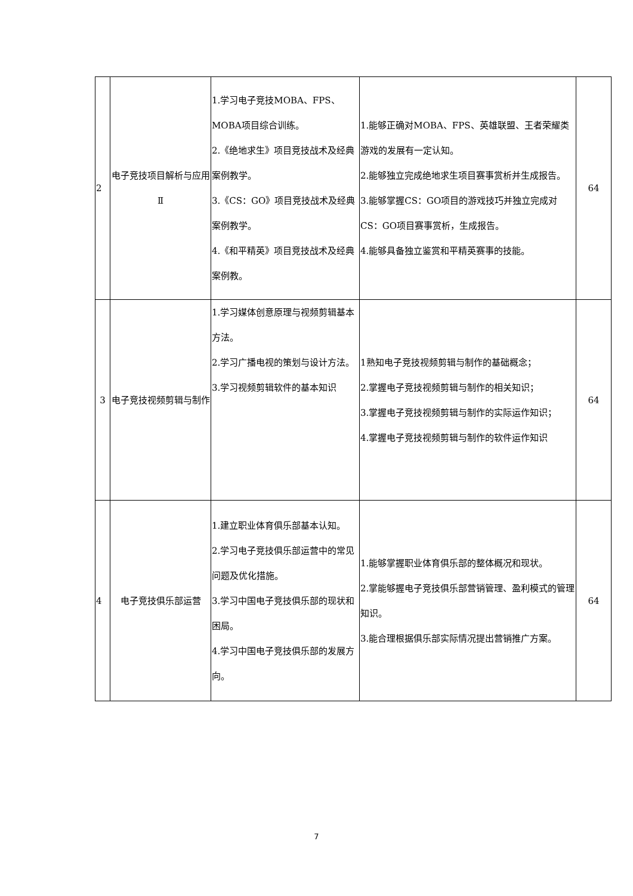| 2 | 电子竞技项目解析与应用Ⅱ | 1.学习电子竞技MOBA、FPS、MOBA项目综合训练。 2.《绝地求生》项目竞技战术及经典案例教学。 3.《CS：GO》项目竞技战术及经典案例教学。 4.《和平精英》项目竞技战术及经典案例教。 | 1.能够正确对MOBA、FPS、英雄联盟、王者荣耀类游戏的发展有一定认知。 2.能够独立完成绝地求生项目赛事赏析并生成报告。 3.能够掌握CS：GO项目的游戏技巧并独立完成对CS：GO项目赛事赏析，生成报告。 4.能够具备独立鉴赏和平精英赛事的技能。 | 64 |
| 3 | 电子竞技视频剪辑与制作 | 1.学习媒体创意原理与视频剪辑基本方法。 2.学习广播电视的策划与设计方法。 3.学习视频剪辑软件的基本知识 | 1熟知电子竞技视频剪辑与制作的基础概念； 2.掌握电子竞技视频剪辑与制作的相关知识； 3.掌握电子竞技视频剪辑与制作的实际运作知识； 4.掌握电子竞技视频剪辑与制作的软件运作知识 | 64 |
| 4 | 电子竞技俱乐部运营 | 1.建立职业体育俱乐部基本认知。 2.学习电子竞技俱乐部运营中的常见问题及优化措施。 3.学习中国电子竞技俱乐部的现状和困局。 4.学习中国电子竞技俱乐部的发展方向。 | 1.能够掌握职业体育俱乐部的整体概况和现状。 2.掌能够握电子竞技俱乐部营销管理、盈利模式的管理知识。 3.能合理根据俱乐部实际情况提出营销推广方案。 | 64 |
7